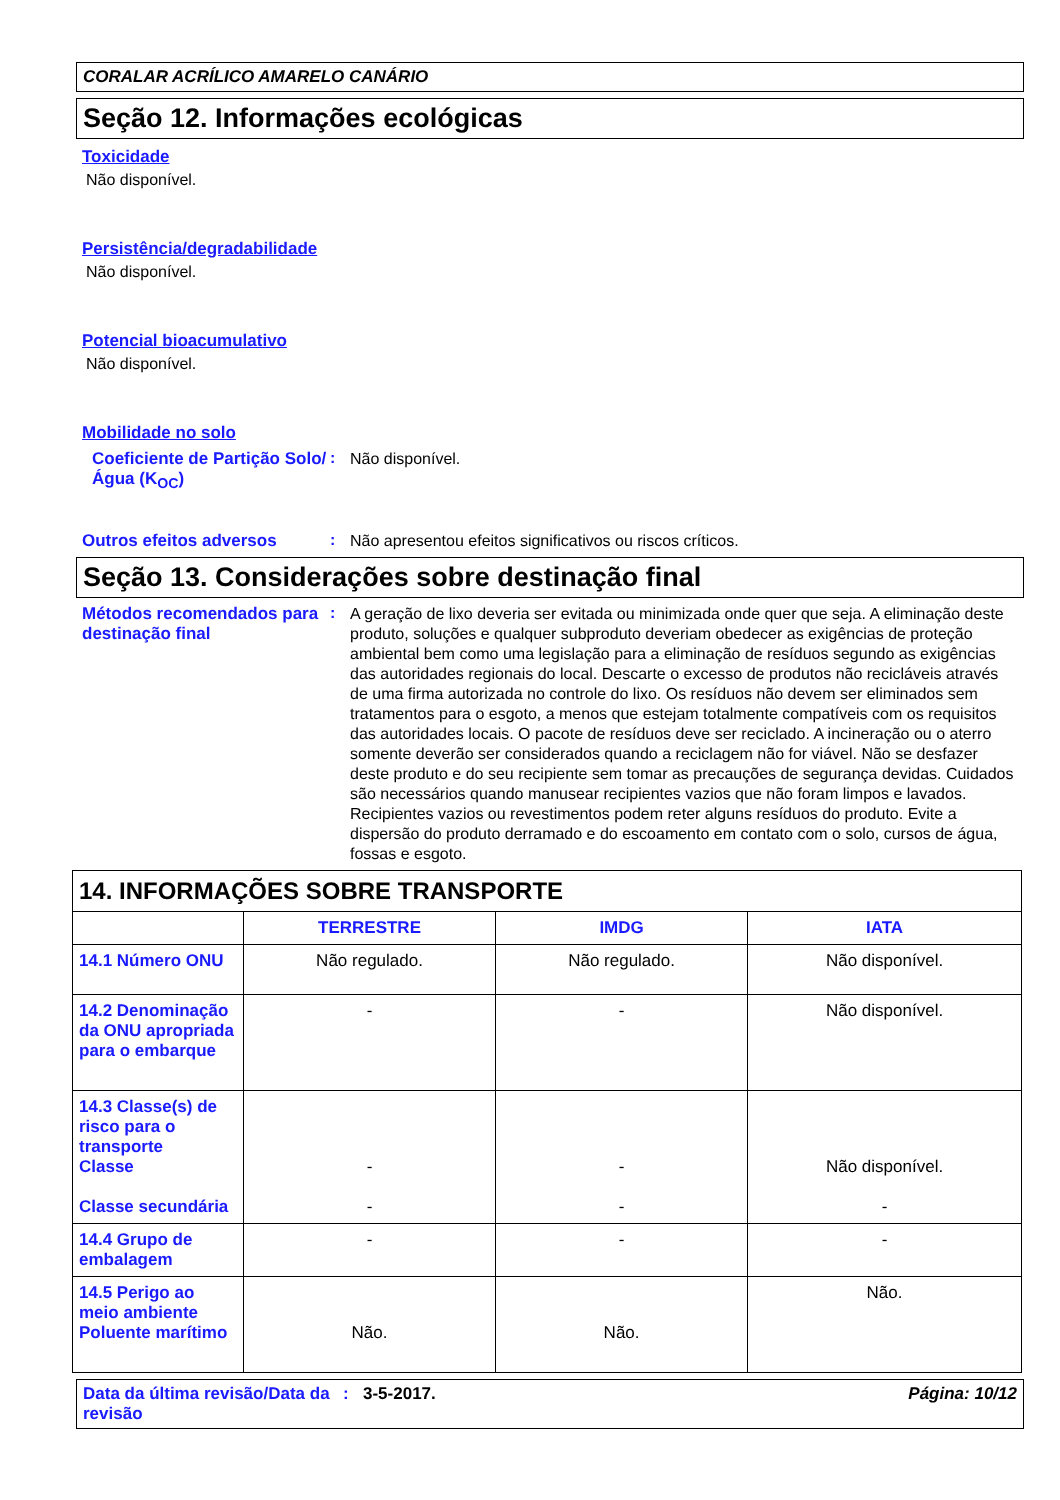CORALAR ACRÍLICO AMARELO CANÁRIO
Seção 12. Informações ecológicas
Toxicidade
Não disponível.
Persistência/degradabilidade
Não disponível.
Potencial bioacumulativo
Não disponível.
Mobilidade no solo
Coeficiente de Partição Solo/Água (K<sub>OC</sub>)
:
Não disponível.
Outros efeitos adversos :
Não apresentou efeitos significativos ou riscos críticos.
Seção 13. Considerações sobre destinação final
Métodos recomendados para destinação final
:
A geração de lixo deveria ser evitada ou minimizada onde quer que seja. A eliminação deste produto, soluções e qualquer subproduto deveriam obedecer as exigências de proteção ambiental bem como uma legislação para a eliminação de resíduos segundo as exigências das autoridades regionais do local. Descarte o excesso de produtos não recicláveis através de uma firma autorizada no controle do lixo. Os resíduos não devem ser eliminados sem tratamentos para o esgoto, a menos que estejam totalmente compatíveis com os requisitos das autoridades locais. O pacote de resíduos deve ser reciclado. A incineração ou o aterro somente deverão ser considerados quando a reciclagem não for viável. Não se desfazer deste produto e do seu recipiente sem tomar as precauções de segurança devidas. Cuidados são necessários quando manusear recipientes vazios que não foram limpos e lavados. Recipientes vazios ou revestimentos podem reter alguns resíduos do produto. Evite a dispersão do produto derramado e do escoamento em contato com o solo, cursos de água, fossas e esgoto.
| 14. INFORMAÇÕES SOBRE TRANSPORTE | | | |
| | TERRESTRE | IMDG | IATA |
| 14.1 Número ONU | Não regulado. | Não regulado. | Não disponível. |
| 14.2 Denominação da ONU apropriada para o embarque | - | - | Não disponível. |
| 14.3 Classe(s) de risco para o transporte Classe Classe secundária | - - | - - | Não disponível. - |
| 14.4 Grupo de embalagem | - | - | - |
| 14.5 Perigo ao meio ambiente Poluente marítimo | Não. | Não. | Não. |
Data da última revisão/Data da revisão
: 3-5-2017. Página: 10/12